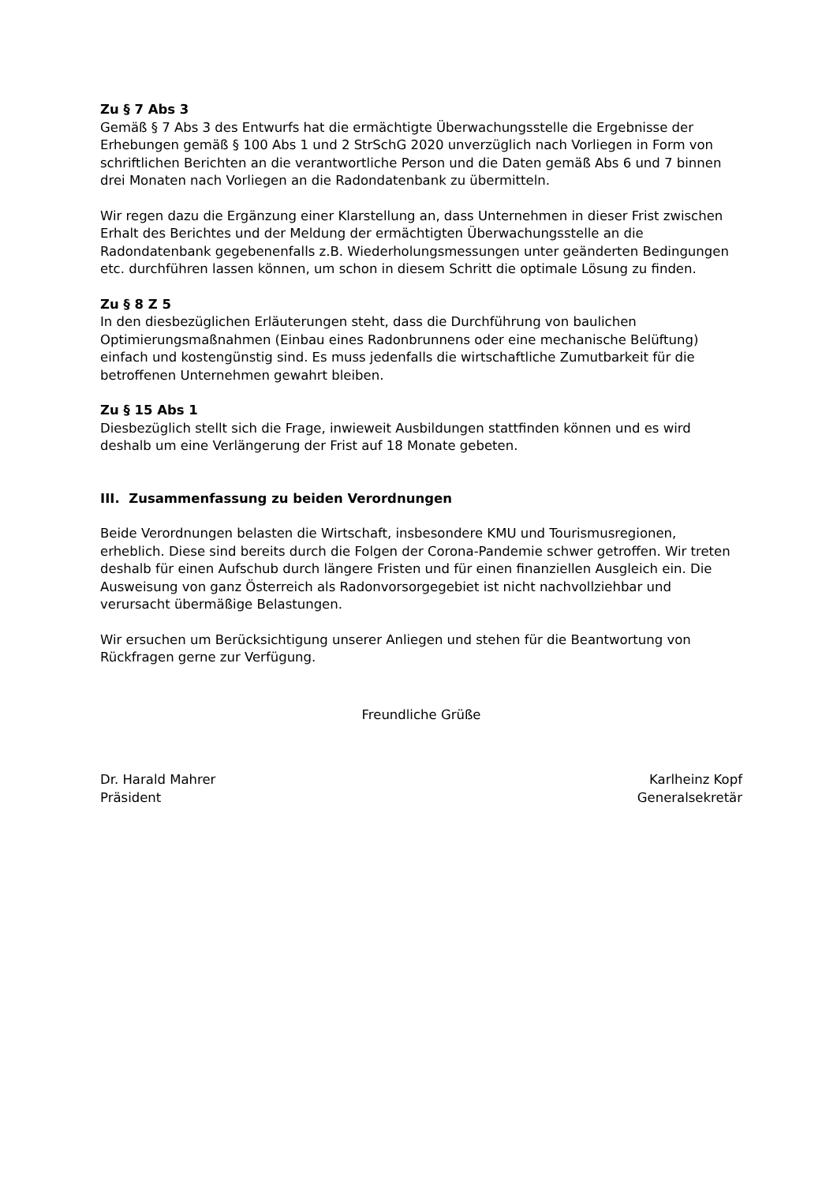Zu § 7 Abs 3
Gemäß § 7 Abs 3 des Entwurfs hat die ermächtigte Überwachungsstelle die Ergebnisse der Erhebungen gemäß § 100 Abs 1 und 2 StrSchG 2020 unverzüglich nach Vorliegen in Form von schriftlichen Berichten an die verantwortliche Person und die Daten gemäß Abs 6 und 7 binnen drei Monaten nach Vorliegen an die Radondatenbank zu übermitteln.
Wir regen dazu die Ergänzung einer Klarstellung an, dass Unternehmen in dieser Frist zwischen Erhalt des Berichtes und der Meldung der ermächtigten Überwachungsstelle an die Radondatenbank gegebenenfalls z.B. Wiederholungsmessungen unter geänderten Bedingungen etc. durchführen lassen können, um schon in diesem Schritt die optimale Lösung zu finden.
Zu § 8 Z 5
In den diesbezüglichen Erläuterungen steht, dass die Durchführung von baulichen Optimierungsmaßnahmen (Einbau eines Radonbrunnens oder eine mechanische Belüftung) einfach und kostengünstig sind. Es muss jedenfalls die wirtschaftliche Zumutbarkeit für die betroffenen Unternehmen gewahrt bleiben.
Zu § 15 Abs 1
Diesbezüglich stellt sich die Frage, inwieweit Ausbildungen stattfinden können und es wird deshalb um eine Verlängerung der Frist auf 18 Monate gebeten.
III. Zusammenfassung zu beiden Verordnungen
Beide Verordnungen belasten die Wirtschaft, insbesondere KMU und Tourismusregionen, erheblich. Diese sind bereits durch die Folgen der Corona-Pandemie schwer getroffen. Wir treten deshalb für einen Aufschub durch längere Fristen und für einen finanziellen Ausgleich ein. Die Ausweisung von ganz Österreich als Radonvorsorgegebiet ist nicht nachvollziehbar und verursacht übermäßige Belastungen.
Wir ersuchen um Berücksichtigung unserer Anliegen und stehen für die Beantwortung von Rückfragen gerne zur Verfügung.
Freundliche Grüße
Dr. Harald Mahrer
Präsident
Karlheinz Kopf
Generalsekretär